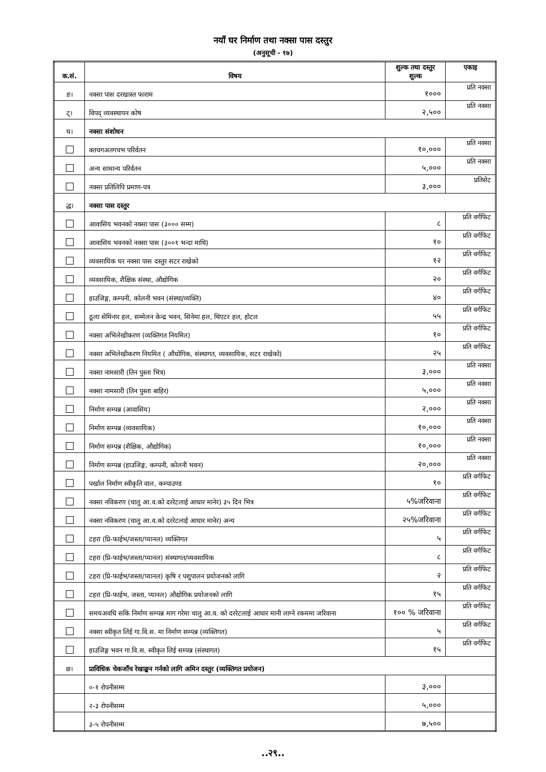नयाँ घर निर्माण तथा नक्सा पास दस्तुर
(अनुसूची - १७)
| क.सं. | विषय | शुल्क तथा दस्तुर शुल्क | एकाइ |
| --- | --- | --- | --- |
| ङ। | नक्सा पास दरखास्त फाराम | १००० | प्रति नक्सा |
| ट्। | विपद् व्यवस्थापन कोष | २,५०० | प्रति नक्सा |
| घ। | नक्सा संशोधन | | |
| | क्तचगअतगचभ परिर्वतन | १०,००० | प्रति नक्सा |
| | अन्य सामान्य परिर्वतन | ५,००० | प्रति नक्सा |
| | नक्सा प्रतिलिपि प्रमाण-पत्र | ३,००० | प्रतिसेट |
| द्ध। | नक्सा पास दस्तुर | | |
| | आवासिय भवनको नक्सा पास (३००० सम्म) | ८ | प्रति वर्गफिट |
| | आवासिय भवनको नक्सा पास (३००१ भन्दा माथि) | १० | प्रति वर्गफिट |
| | व्यवसायिक घर नक्सा पास दस्तुर सटर राखेको | १२ | प्रति वर्गफिट |
| | व्यवसायिक, शैक्षिक संस्था, औद्योगिक | २० | प्रति वर्गफिट |
| | हाउजिङ्ग, कम्पनी, कोलनी भवन (संस्था/व्यक्ति) | ४० | प्रति वर्गफिट |
| | ठूला सेमिनार हल, सम्मेलन केन्द्र भवन, सिनेमा हल, थिएटर हल, होटल | ५५ | प्रति वर्गफिट |
| | नक्सा अभिलेखीकरण (व्यक्तिगत नियमित) | १० | प्रति वर्गफिट |
| | नक्सा अभिलेखीकरण नियमित ( औधोगिक, संस्थागत, व्यवसायिक, सटर राखेको) | २५ | प्रति वर्गफिट |
| | नक्सा नामसारी (तिन पुस्ता भित्र) | ३,००० | प्रति नक्सा |
| | नक्सा नामसारी (तिन पुस्ता बाहिर) | ५,००० | प्रति नक्सा |
| | निर्माण सम्पन्न (आवासिय) | २,००० | प्रति नक्सा |
| | निर्माण सम्पन्न (व्यवसायिक) | १०,००० | प्रति नक्सा |
| | निर्माण सम्पन्न (शैक्षिक, औद्योगिक) | १०,००० | प्रति नक्सा |
| | निर्माण सम्पन्न (हाउजिङ्ग, कम्पनी, कोलनी भवन) | २०,००० | प्रति नक्सा |
| | पर्खाल निर्माण स्वीकृति वाल, कम्पाउण्ड | १० | प्रति वर्गफिट |
| | नक्सा नविकरण (चालु आ.व.को दररेटलाई आधार मानेर) ३५ दिन भित्र | ५%जरिवाना | प्रति वर्गफिट |
| | नक्सा नविकरण (चालु आ.व.को दररेटलाई आधार मानेर) अन्य | २५%जरिवाना | प्रति वर्गफिट |
| | टहरा (प्रि-फाईभ/जस्ता/प्यानल) व्यक्तिगत | ५ | प्रति वर्गफिट |
| | टहरा (प्रि-फाईभ/जस्ता/प्यानल) संस्थागत/व्यवसायिक | ८ | प्रति वर्गफिट |
| | टहरा (प्रि-फाईभ/जस्ता/प्यानल) कृषि र पशुपालन प्रयोजनको लागि | २ | प्रति वर्गफिट |
| | टहरा (प्रि-फाईभ, जस्ता, प्यानल) औद्योगिक प्रयोजनको लागि | १५ | प्रति वर्गफिट |
| | समयअवधि सकि निर्माण सम्पन्न माग गरेमा चालु आ.व. को दररेटलाई आधार मानी लाग्ने रकममा जरिवाना | १०० % जरिवाना | प्रति वर्गफिट |
| | नक्सा स्वीकृत लिई गा.वि.स. मा निर्माण सम्पन्न (व्यक्तिगत) | ५ | प्रति वर्गफिट |
| | हाउजिङ्ग भवन गा.वि.स. स्वीकृत लिई सम्पन्न (संस्थागत) | १५ | प्रति वर्गफिट |
| छ। | प्राविधिक चेकजाँच रेखाङ्कन गर्नको लागि अमिन दस्तुर (व्यक्तिगत प्रयोजन) | | |
| | ०-१ रोपनीसम्म | ३,००० | |
| | २-३ रोपनीसम्म | ५,००० | |
| | ३-५ रोपनीसम्म | ७,५०० | |
..२९..